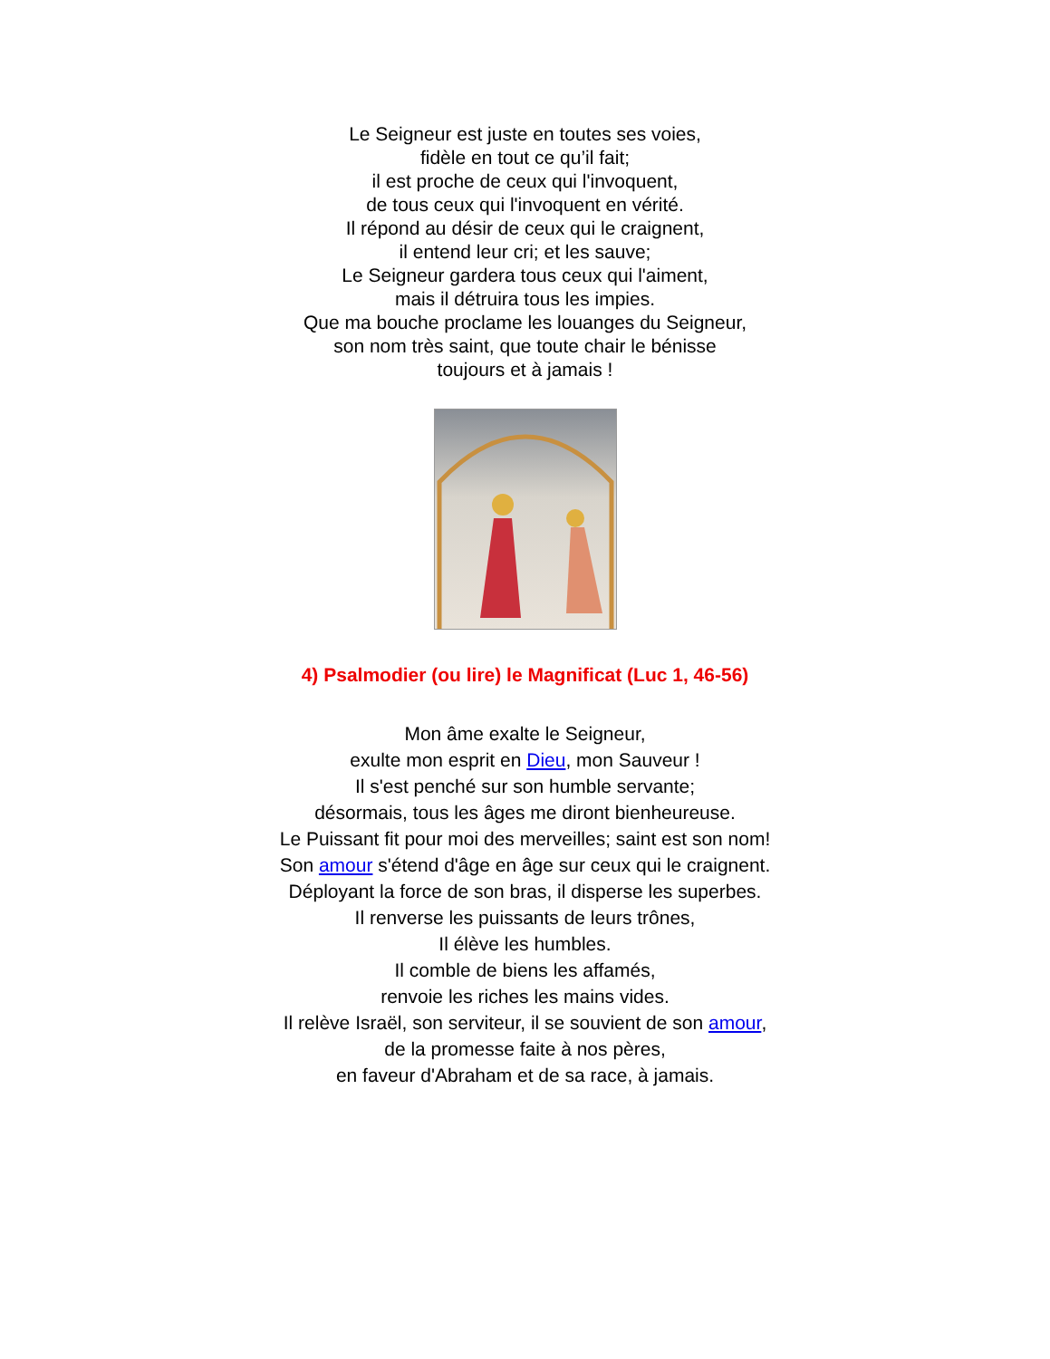Le Seigneur est juste en toutes ses voies,
fidèle en tout ce qu’il fait;
il est proche de ceux qui l'invoquent,
de tous ceux qui l'invoquent en vérité.
Il répond au désir de ceux qui le craignent,
il entend leur cri; et les sauve;
Le Seigneur gardera tous ceux qui l'aiment,
mais il détruira tous les impies.
Que ma bouche proclame les louanges du Seigneur,
son nom très saint, que toute chair le bénisse
toujours et à jamais !
4) Psalmodier (ou lire) le Magnificat (Luc 1, 46-56)
Mon âme exalte le Seigneur,
exulte mon esprit en Dieu, mon Sauveur !
Il s'est penché sur son humble servante;
désormais, tous les âges me diront bienheureuse.
Le Puissant fit pour moi des merveilles; saint est son nom!
Son amour s'étend d'âge en âge sur ceux qui le craignent.
Déployant la force de son bras, il disperse les superbes.
Il renverse les puissants de leurs trônes,
Il élève les humbles.
Il comble de biens les affamés,
renvoie les riches les mains vides.
Il relève Israël, son serviteur, il se souvient de son amour,
de la promesse faite à nos pères,
en faveur d'Abraham et de sa race, à jamais.